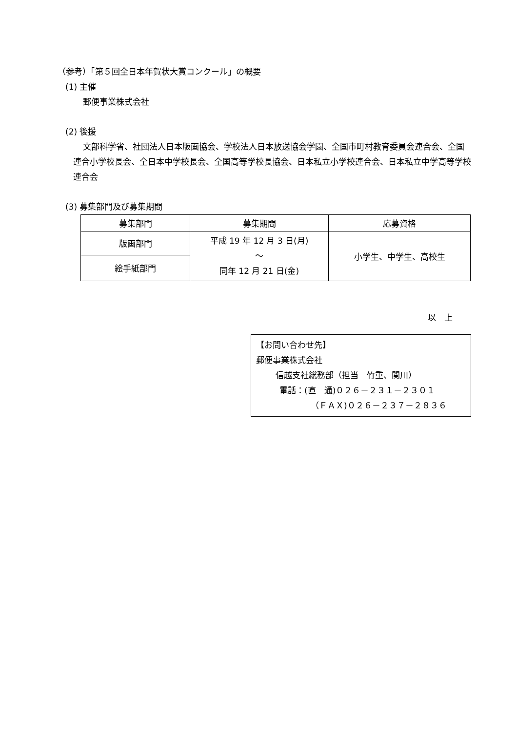（参考）「第５回全日本年賀状大賞コンクール」の概要
(1) 主催
郵便事業株式会社
(2) 後援
文部科学省、社団法人日本版画協会、学校法人日本放送協会学園、全国市町村教育委員会連合会、全国連合小学校長会、全日本中学校長会、全国高等学校長協会、日本私立小学校連合会、日本私立中学高等学校連合会
(3) 募集部門及び募集期間
| 募集部門 | 募集期間 | 応募資格 |
| --- | --- | --- |
| 版画部門 | 平成 19 年 12 月 3 日(月) ～ 同年 12 月 21 日(金) | 小学生、中学生、高校生 |
| 絵手紙部門 | | |
以　上
【お問い合わせ先】
郵便事業株式会社
信越支社総務部（担当　竹重、関川）
電話：(直　通)０２６－２３１－２３０１
（ＦＡＸ)０２６－２３７－２８３６